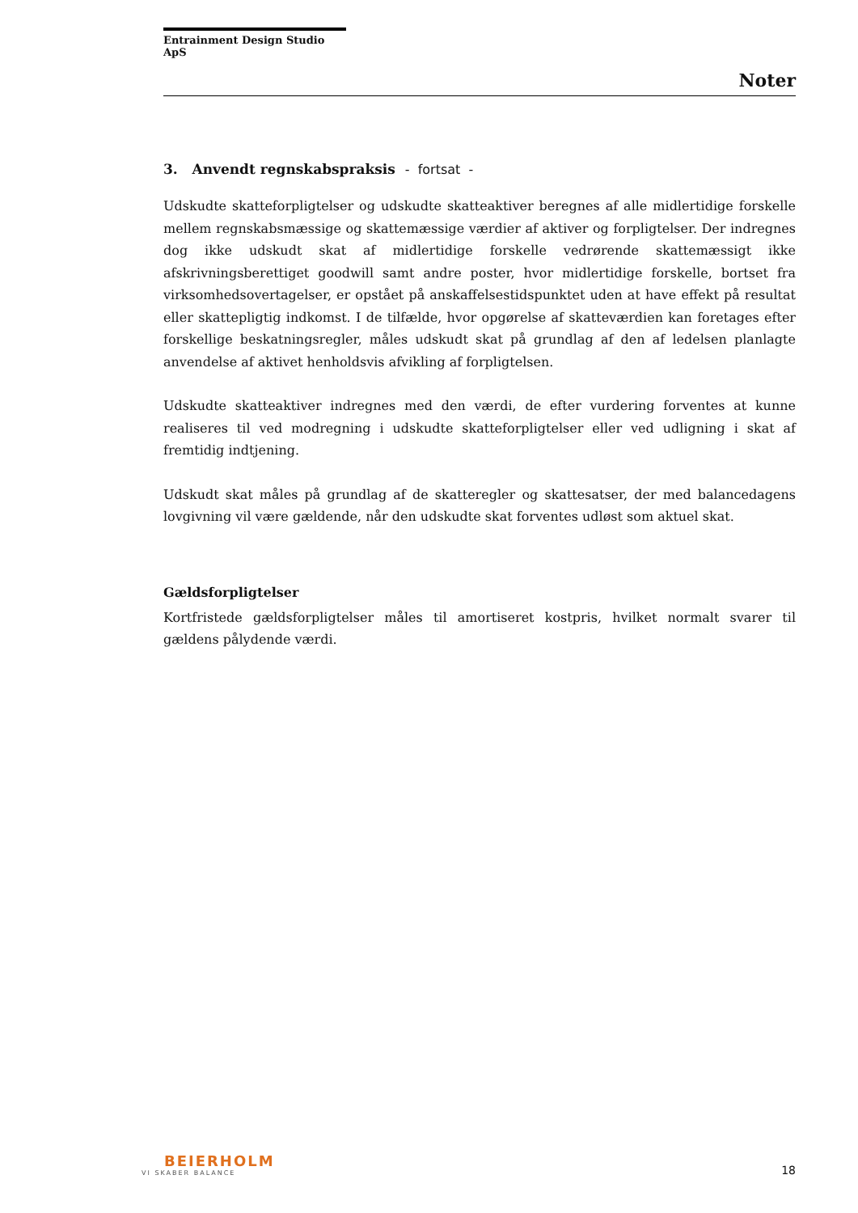Entrainment Design Studio ApS
Noter
3. Anvendt regnskabspraksis - fortsat -
Udskudte skatteforpligtelser og udskudte skatteaktiver beregnes af alle midlertidige forskelle mellem regnskabsmæssige og skattemæssige værdier af aktiver og forpligtelser. Der indregnes dog ikke udskudt skat af midlertidige forskelle vedrørende skattemæssigt ikke afskrivningsberettiget goodwill samt andre poster, hvor midlertidige forskelle, bortset fra virksomhedsovertagelser, er opstået på anskaffelsestidspunktet uden at have effekt på resultat eller skattepligtig indkomst. I de tilfælde, hvor opgørelse af skatteværdien kan foretages efter forskellige beskatningsregler, måles udskudt skat på grundlag af den af ledelsen planlagte anvendelse af aktivet henholdsvis afvikling af forpligtelsen.
Udskudte skatteaktiver indregnes med den værdi, de efter vurdering forventes at kunne realiseres til ved modregning i udskudte skatteforpligtelser eller ved udligning i skat af fremtidig indtjening.
Udskudt skat måles på grundlag af de skatteregler og skattesatser, der med balancedagens lovgivning vil være gældende, når den udskudte skat forventes udløst som aktuel skat.
Gældsforpligtelser
Kortfristede gældsforpligtelser måles til amortiseret kostpris, hvilket normalt svarer til gældens pålydende værdi.
BEIERHOLM
VI SKABER BALANCE
18